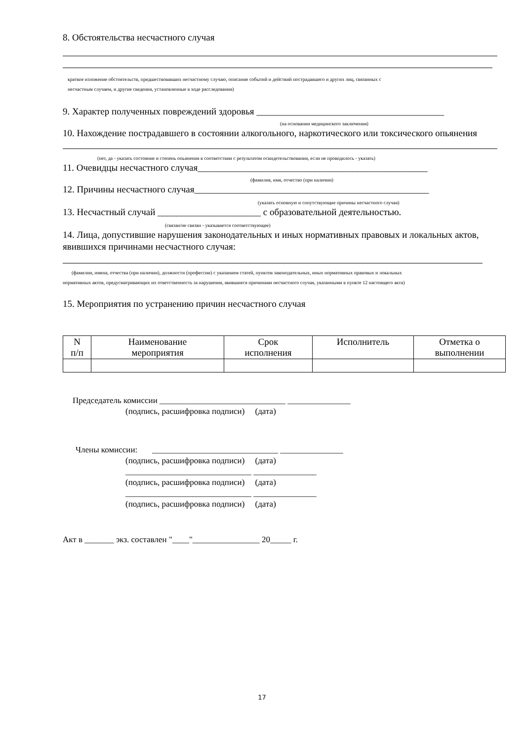8. Обстоятельства несчастного случая
краткое изложение обстоятельств, предшествовавших несчастному случаю, описание событий и действий пострадавшего и других лиц, связанных с
несчастным случаем, и другие сведения, установленные в ходе расследования)
9. Характер полученных повреждений здоровья ________________________________________
(на основании медицинского заключения)
10. Нахождение пострадавшего в состоянии алкогольного, наркотического или токсического опьянения
(нет, да - указать состояние и степень опьянения в соответствии с результатом освидетельствования, если не проводилось - указать)
11. Очевидцы несчастного случая_________________________________________________
(фамилия, имя, отчество (при наличии)
12. Причины несчастного случая__________________________________________________
(указать основную и сопутствующие причины несчастного случая)
13. Несчастный случай ______________________ с образовательной деятельностью.
(связан/не связан - указывается соответствующее)
14. Лица, допустившие нарушения законодательных и иных нормативных правовых и локальных актов, явившихся причинами несчастного случая:
(фамилии, имена, отчества (при наличии), должности (профессии) с указанием статей, пунктов законодательных, иных нормативных правовых и локальных
нормативных актов, предусматривающих их ответственность за нарушения, явившиеся причинами несчастного случая, указанными в пункте 12 настоящего акта)
15. Мероприятия по устранению причин несчастного случая
| N п/п | Наименование мероприятия | Срок исполнения | Исполнитель | Отметка о выполнении |
| --- | --- | --- | --- | --- |
Председатель комиссии ______________________________ _______________
(подпись, расшифровка подписи) (дата)
Члены комиссии: ______________________________ _______________
(подпись, расшифровка подписи) (дата)
______________________________ _______________
(подпись, расшифровка подписи) (дата)
______________________________ _______________
(подпись, расшифровка подписи) (дата)
Акт в _______ экз. составлен "____"________________ 20_____ г.
17